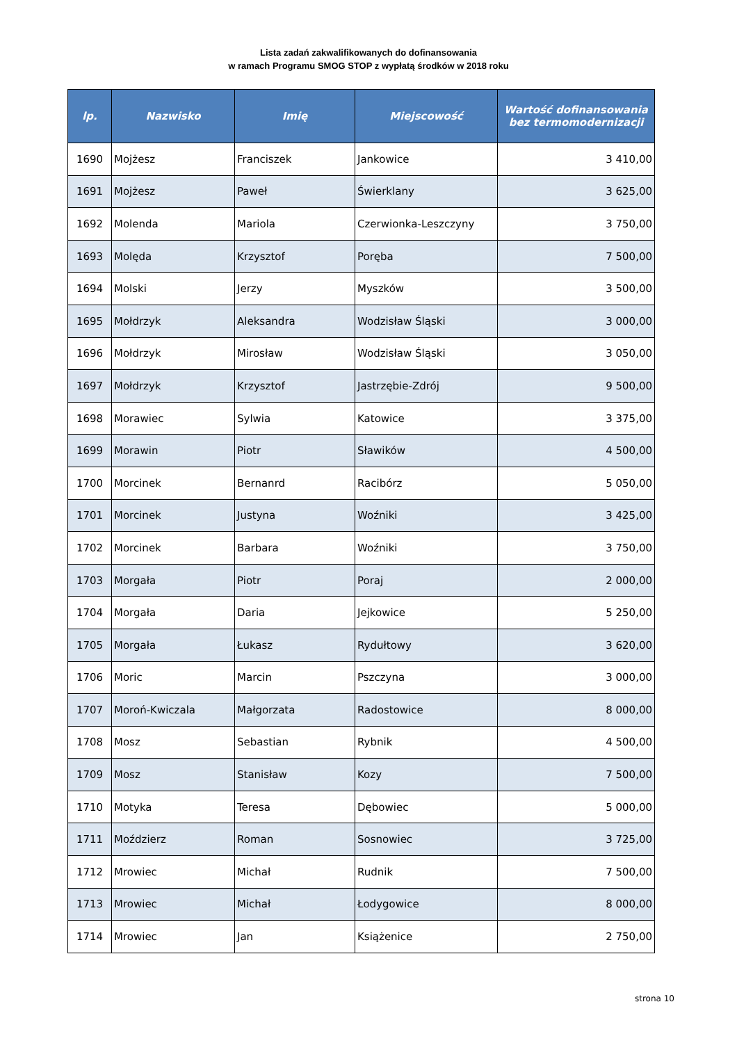Lista zadań zakwalifikowanych do dofinansowania
w ramach Programu SMOG STOP z wypłatą środków w 2018 roku
| lp. | Nazwisko | Imię | Miejscowość | Wartość dofinansowania bez termomodernizacji |
| --- | --- | --- | --- | --- |
| 1690 | Mojżesz | Franciszek | Jankowice | 3 410,00 |
| 1691 | Mojżesz | Paweł | Świerklany | 3 625,00 |
| 1692 | Molenda | Mariola | Czerwionka-Leszczyny | 3 750,00 |
| 1693 | Molęda | Krzysztof | Poręba | 7 500,00 |
| 1694 | Molski | Jerzy | Myszków | 3 500,00 |
| 1695 | Mołdrzyk | Aleksandra | Wodzisław Śląski | 3 000,00 |
| 1696 | Mołdrzyk | Mirosław | Wodzisław Śląski | 3 050,00 |
| 1697 | Mołdrzyk | Krzysztof | Jastrzębie-Zdrój | 9 500,00 |
| 1698 | Morawiec | Sylwia | Katowice | 3 375,00 |
| 1699 | Morawin | Piotr | Sławików | 4 500,00 |
| 1700 | Morcinek | Bernanrd | Racibórz | 5 050,00 |
| 1701 | Morcinek | Justyna | Woźniki | 3 425,00 |
| 1702 | Morcinek | Barbara | Woźniki | 3 750,00 |
| 1703 | Morgała | Piotr | Poraj | 2 000,00 |
| 1704 | Morgała | Daria | Jejkowice | 5 250,00 |
| 1705 | Morgała | Łukasz | Rydułtowy | 3 620,00 |
| 1706 | Moric | Marcin | Pszczyna | 3 000,00 |
| 1707 | Moroń-Kwiczala | Małgorzata | Radostowice | 8 000,00 |
| 1708 | Mosz | Sebastian | Rybnik | 4 500,00 |
| 1709 | Mosz | Stanisław | Kozy | 7 500,00 |
| 1710 | Motyka | Teresa | Dębowiec | 5 000,00 |
| 1711 | Moździerz | Roman | Sosnowiec | 3 725,00 |
| 1712 | Mrowiec | Michał | Rudnik | 7 500,00 |
| 1713 | Mrowiec | Michał | Łodygowice | 8 000,00 |
| 1714 | Mrowiec | Jan | Książenice | 2 750,00 |
strona 10